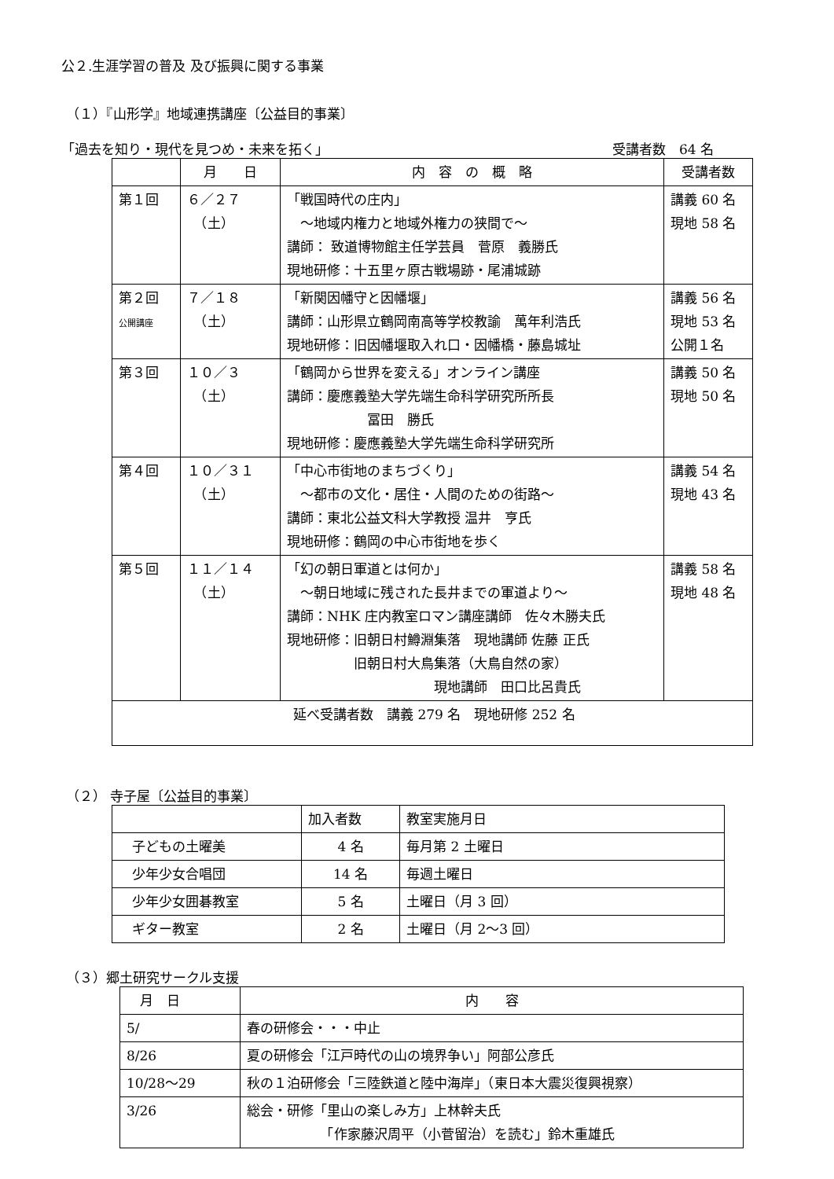公２.生涯学習の普及 及び振興に関する事業
（１）『山形学』地域連携講座〔公益目的事業〕
「過去を知り・現代を見つめ・未来を拓く」 受講者数　64 名
| | 月 日 | 内 容 の 概 略 | 受講者数 |
| --- | --- | --- | --- |
| 第１回 | ６／２７ （土） | 「戦国時代の庄内」 ～地域内権力と地域外権力の狭間で～ 講師： 致道博物館主任学芸員 菅原 義勝氏 現地研修：十五里ヶ原古戦場跡・尾浦城跡 | 講義 60 名 現地 58 名 |
| 第２回 公開講座 | ７／１８ （土） | 「新関因幡守と因幡堰」 講師：山形県立鶴岡南高等学校教諭 萬年利浩氏 現地研修：旧因幡堰取入れ口・因幡橋・藤島城址 | 講義 56 名 現地 53 名 公開１名 |
| 第３回 | １０／３ （土） | 「鶴岡から世界を変える」オンライン講座 講師：慶應義塾大学先端生命科学研究所所長 冨田 勝氏 現地研修：慶應義塾大学先端生命科学研究所 | 講義 50 名 現地 50 名 |
| 第４回 | １０／３１ （土） | 「中心市街地のまちづくり」 ～都市の文化・居住・人間のための街路～ 講師：東北公益文科大学教授 温井 亨氏 現地研修：鶴岡の中心市街地を歩く | 講義 54 名 現地 43 名 |
| 第５回 | １１／１４ （土） | 「幻の朝日軍道とは何か」 ～朝日地域に残された長井までの軍道より～ 講師：NHK 庄内教室ロマン講座講師 佐々木勝夫氏 現地研修：旧朝日村鱒淵集落 現地講師 佐藤 正氏 旧朝日村大鳥集落（大鳥自然の家） 現地講師 田口比呂貴氏 | 講義 58 名 現地 48 名 |
| 延べ受講者数 講義 279 名 現地研修 252 名 | | | |
（２） 寺子屋〔公益目的事業〕
| | 加入者数 | 教室実施月日 |
| 子どもの土曜美 | 4 名 | 毎月第 2 土曜日 |
| 少年少女合唱団 | 14 名 | 毎週土曜日 |
| 少年少女囲碁教室 | 5 名 | 土曜日（月 3 回） |
| ギター教室 | 2 名 | 土曜日（月 2～3 回） |
（３）郷土研究サークル支援
| 月 日 | 内 容 |
| 5/ | 春の研修会・・・中止 |
| 8/26 | 夏の研修会「江戸時代の山の境界争い」阿部公彦氏 |
| 10/28～29 | 秋の１泊研修会「三陸鉄道と陸中海岸」（東日本大震災復興視察） |
| 3/26 | 総会・研修「里山の楽しみ方」上林幹夫氏 「作家藤沢周平（小菅留治）を読む」鈴木重雄氏 |